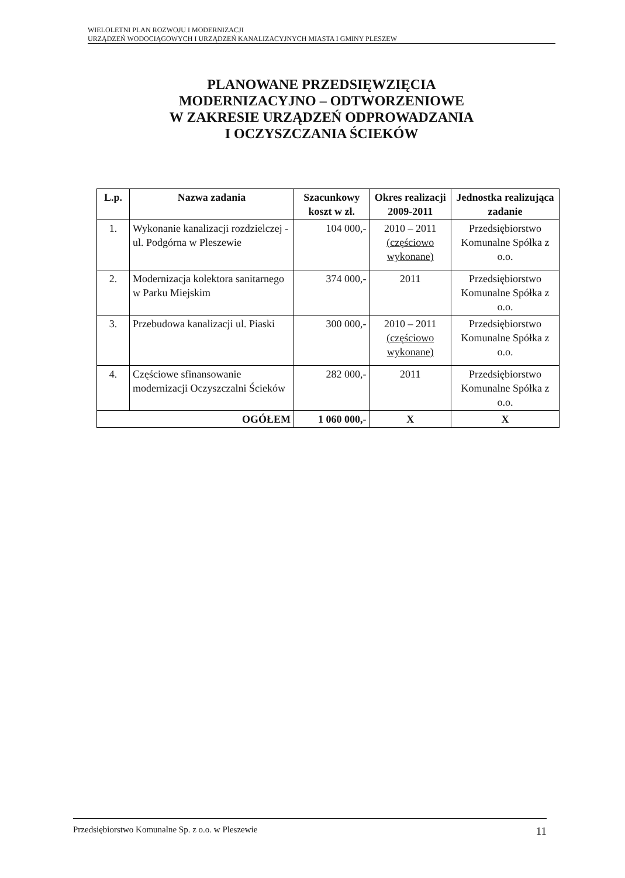WIELOLETNI PLAN ROZWOJU I MODERNIZACJI
URZĄDZEŃ WODOCIĄGOWYCH I URZĄDZEŃ KANALIZACYJNYCH MIASTA I GMINY PLESZEW
PLANOWANE PRZEDSIĘWZIĘCIA
MODERNIZACYJNO – ODTWORZENIOWE
W ZAKRESIE URZĄDZEŃ ODPROWADZANIA
I OCZYSZCZANIA ŚCIEKÓW
| L.p. | Nazwa zadania | Szacunkowy koszt w zł. | Okres realizacji 2009-2011 | Jednostka realizująca zadanie |
| --- | --- | --- | --- | --- |
| 1. | Wykonanie kanalizacji rozdzielczej - ul. Podgórna w Pleszewie | 104 000,- | 2010 – 2011 (częściowo wykonane) | Przedsiębiorstwo Komunalne Spółka z o.o. |
| 2. | Modernizacja kolektora sanitarnego w Parku Miejskim | 374 000,- | 2011 | Przedsiębiorstwo Komunalne Spółka z o.o. |
| 3. | Przebudowa kanalizacji ul. Piaski | 300 000,- | 2010 – 2011 (częściowo wykonane) | Przedsiębiorstwo Komunalne Spółka z o.o. |
| 4. | Częściowe sfinansowanie modernizacji Oczyszczalni Ścieków | 282 000,- | 2011 | Przedsiębiorstwo Komunalne Spółka z o.o. |
| OGÓŁEM | | 1 060 000,- | X | X |
Przedsiębiorstwo Komunalne Sp. z o.o. w Pleszewie 11